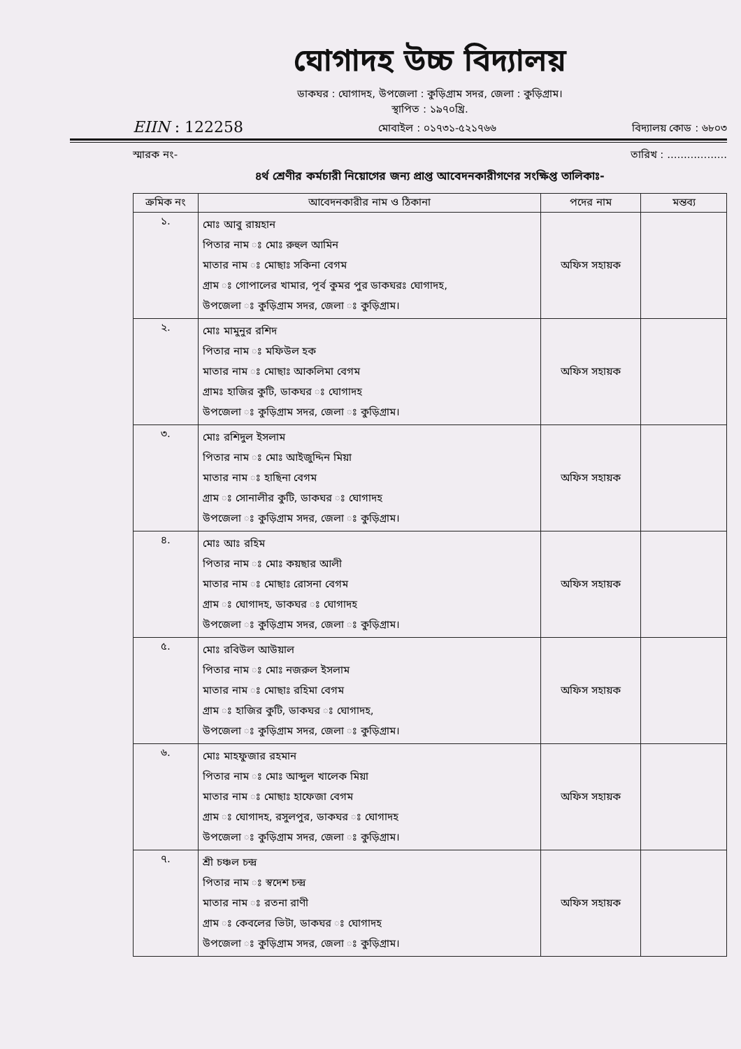ঘোগাদহ উচ্চ বিদ্যালয়
ডাকঘর : ঘোগাদহ, উপজেলা : কুড়িগ্রাম সদর, জেলা : কুড়িগ্রাম।
স্থাপিত : ১৯৭০খ্রি.
EIIN : 122258 মোবাইল : ০১৭৩১-৫২১৭৬৬ বিদ্যালয় কোড : ৬৮০৩
স্মারক নং- তারিখ : ..................
৪র্থ শ্রেণীর কর্মচারী নিয়োগের জন্য প্রাপ্ত আবেদনকারীগণের সংক্ষিপ্ত তালিকাঃ-
| ক্রমিক নং | আবেদনকারীর নাম ও ঠিকানা | পদের নাম | মন্তব্য |
| --- | --- | --- | --- |
| ১. | মোঃ আবু রায়হান পিতার নাম ঃ মোঃ রুহুল আমিন মাতার নাম ঃ মোছাঃ সকিনা বেগম গ্রাম ঃ গোপালের খামার, পূর্ব কুমর পুর ডাকঘরঃ ঘোগাদহ, উপজেলা ঃ কুড়িগ্রাম সদর, জেলা ঃ কুড়িগ্রাম। | অফিস সহায়ক | |
| ২. | মোঃ মামুনুর রশিদ পিতার নাম ঃ মফিউল হক মাতার নাম ঃ মোছাঃ আকলিমা বেগম গ্রামঃ হাজির কুটি, ডাকঘর ঃ ঘোগাদহ উপজেলা ঃ কুড়িগ্রাম সদর, জেলা ঃ কুড়িগ্রাম। | অফিস সহায়ক | |
| ৩. | মোঃ রশিদুল ইসলাম পিতার নাম ঃ মোঃ আইজুদ্দিন মিয়া মাতার নাম ঃ হাছিনা বেগম গ্রাম ঃ সোনালীর কুটি, ডাকঘর ঃ ঘোগাদহ উপজেলা ঃ কুড়িগ্রাম সদর, জেলা ঃ কুড়িগ্রাম। | অফিস সহায়ক | |
| ৪. | মোঃ আঃ রহিম পিতার নাম ঃ মোঃ কয়ছার আলী মাতার নাম ঃ মোছাঃ রোসনা বেগম গ্রাম ঃ ঘোগাদহ, ডাকঘর ঃ ঘোগাদহ উপজেলা ঃ কুড়িগ্রাম সদর, জেলা ঃ কুড়িগ্রাম। | অফিস সহায়ক | |
| ৫. | মোঃ রবিউল আউয়াল পিতার নাম ঃ মোঃ নজরুল ইসলাম মাতার নাম ঃ মোছাঃ রহিমা বেগম গ্রাম ঃ হাজির কুটি, ডাকঘর ঃ ঘোগাদহ, উপজেলা ঃ কুড়িগ্রাম সদর, জেলা ঃ কুড়িগ্রাম। | অফিস সহায়ক | |
| ৬. | মোঃ মাহফুজার রহমান পিতার নাম ঃ মোঃ আব্দুল খালেক মিয়া মাতার নাম ঃ মোছাঃ হাফেজা বেগম গ্রাম ঃ ঘোগাদহ, রসুলপুর, ডাকঘর ঃ ঘোগাদহ উপজেলা ঃ কুড়িগ্রাম সদর, জেলা ঃ কুড়িগ্রাম। | অফিস সহায়ক | |
| ৭. | শ্রী চঞ্চল চন্দ্র পিতার নাম ঃ স্বদেশ চন্দ্র মাতার নাম ঃ রতনা রাণী গ্রাম ঃ কেবলের ভিটা, ডাকঘর ঃ ঘোগাদহ উপজেলা ঃ কুড়িগ্রাম সদর, জেলা ঃ কুড়িগ্রাম। | অফিস সহায়ক | |